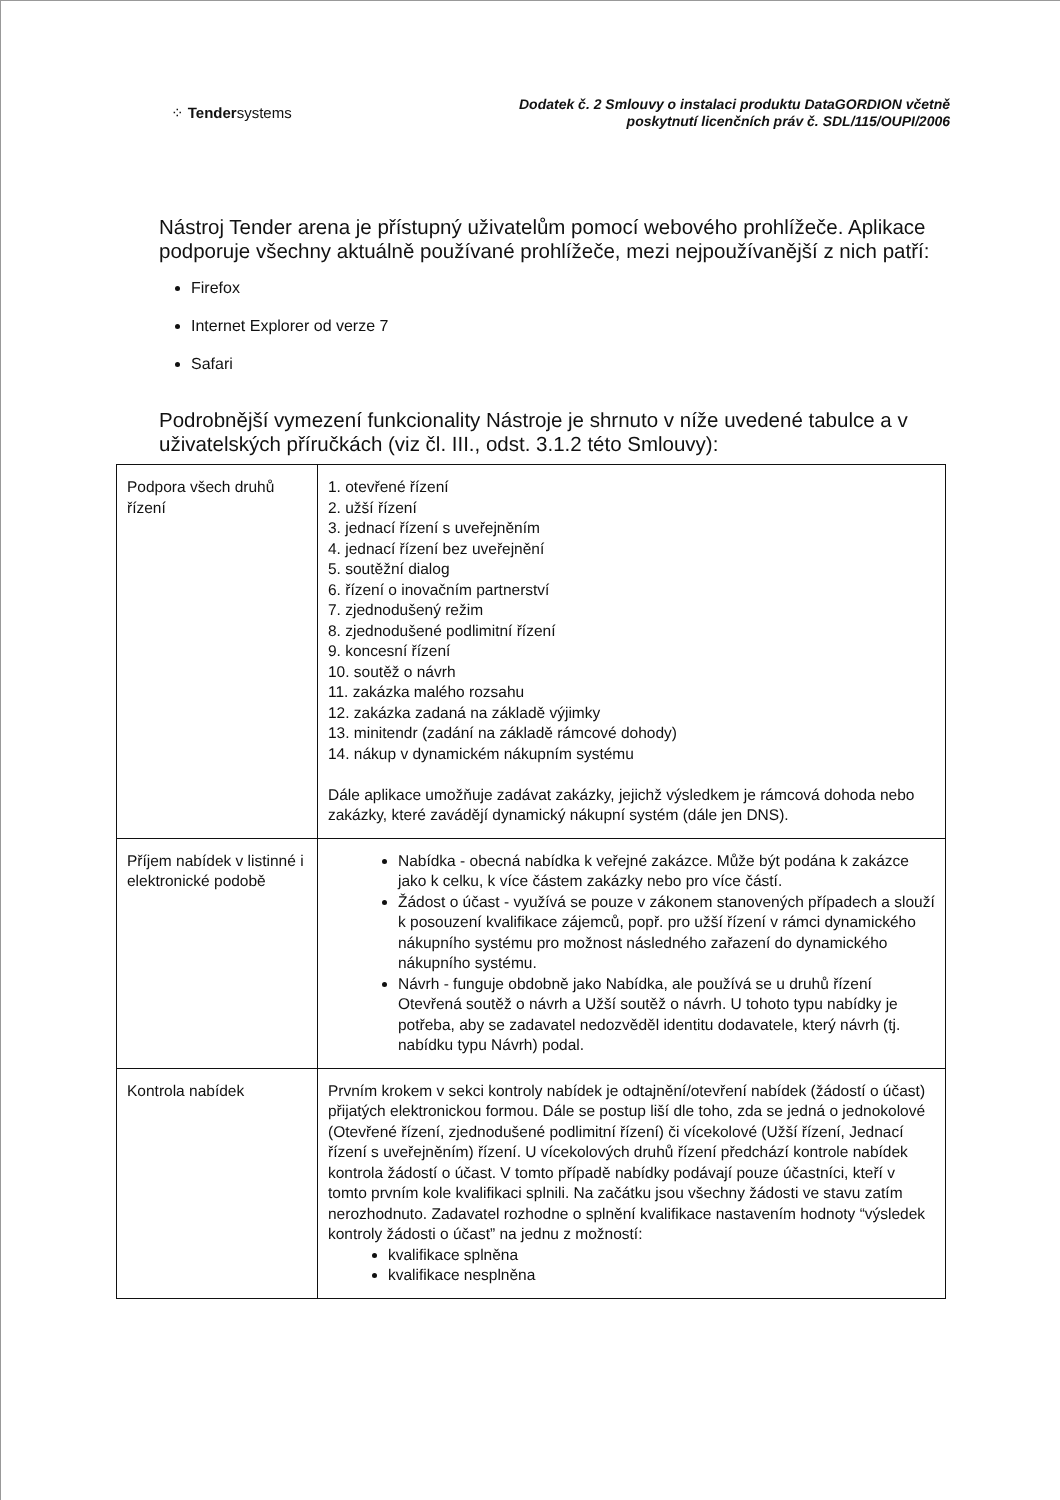⁘ Tendersystems
Dodatek č. 2 Smlouvy o instalaci produktu DataGORDION včetně
poskytnutí licenčních práv č. SDL/115/OUPI/2006
Nástroj Tender arena je přístupný uživatelům pomocí webového prohlížeče. Aplikace podporuje všechny aktuálně používané prohlížeče, mezi nejpoužívanější z nich patří:
Firefox
Internet Explorer od verze 7
Safari
Podrobnější vymezení funkcionality Nástroje je shrnuto v níže uvedené tabulce a v uživatelských příručkách (viz čl. III., odst. 3.1.2 této Smlouvy):
| Podpora všech druhů řízení | 1. otevřené řízení 2. užší řízení 3. jednací řízení s uveřejněním 4. jednací řízení bez uveřejnění 5. soutěžní dialog 6. řízení o inovačním partnerství 7. zjednodušený režim 8. zjednodušené podlimitní řízení 9. koncesní řízení 10. soutěž o návrh 11. zakázka malého rozsahu 12. zakázka zadaná na základě výjimky 13. minitendr (zadání na základě rámcové dohody) 14. nákup v dynamickém nákupním systému Dále aplikace umožňuje zadávat zakázky, jejichž výsledkem je rámcová dohoda nebo zakázky, které zavádějí dynamický nákupní systém (dále jen DNS). |
| Příjem nabídek v listinné i elektronické podobě | Nabídka - obecná nabídka k veřejné zakázce. Může být podána k zakázce jako k celku, k více částem zakázky nebo pro více částí. Žádost o účast - využívá se pouze v zákonem stanovených případech a slouží k posouzení kvalifikace zájemců, popř. pro užší řízení v rámci dynamického nákupního systému pro možnost následného zařazení do dynamického nákupního systému. Návrh - funguje obdobně jako Nabídka, ale používá se u druhů řízení Otevřená soutěž o návrh a Užší soutěž o návrh. U tohoto typu nabídky je potřeba, aby se zadavatel nedozvěděl identitu dodavatele, který návrh (tj. nabídku typu Návrh) podal. |
| Kontrola nabídek | Prvním krokem v sekci kontroly nabídek je odtajnění/otevření nabídek (žádostí o účast) přijatých elektronickou formou. Dále se postup liší dle toho, zda se jedná o jednokolové (Otevřené řízení, zjednodušené podlimitní řízení) či vícekolové (Užší řízení, Jednací řízení s uveřejněním) řízení. U vícekolových druhů řízení předchází kontrole nabídek kontrola žádostí o účast. V tomto případě nabídky podávají pouze účastníci, kteří v tomto prvním kole kvalifikaci splnili. Na začátku jsou všechny žádosti ve stavu zatím nerozhodnuto. Zadavatel rozhodne o splnění kvalifikace nastavením hodnoty “výsledek kontroly žádosti o účast” na jednu z možností: kvalifikace splněna kvalifikace nesplněna |